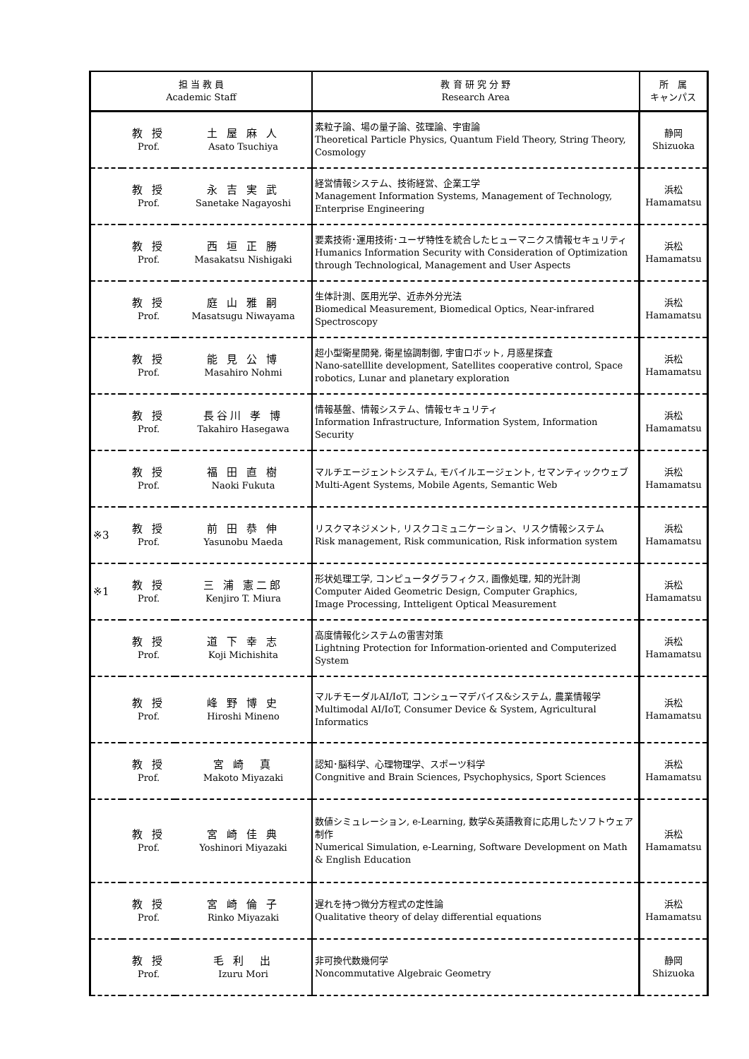| 担 当 教 員 Academic Staff | | | 教 育 研 究 分 野 Research Area | 所 属 キャンパス |
| --- | --- | --- | --- | --- |
| | 教 授 Prof. | 土 屋 麻 人 Asato Tsuchiya | 素粒子論、場の量子論、弦理論、宇宙論 Theoretical Particle Physics, Quantum Field Theory, String Theory, Cosmology | 静岡 Shizuoka |
| | 教 授 Prof. | 永 吉 実 武 Sanetake Nagayoshi | 経営情報システム、技術経営、企業工学 Management Information Systems, Management of Technology, Enterprise Engineering | 浜松 Hamamatsu |
| | 教 授 Prof. | 西 垣 正 勝 Masakatsu Nishigaki | 要素技術･運用技術･ユーザ特性を統合したヒューマニクス情報セキュリティ Humanics Information Security with Consideration of Optimization through Technological, Management and User Aspects | 浜松 Hamamatsu |
| | 教 授 Prof. | 庭 山 雅 嗣 Masatsugu Niwayama | 生体計測、医用光学、近赤外分光法 Biomedical Measurement, Biomedical Optics, Near-infrared Spectroscopy | 浜松 Hamamatsu |
| | 教 授 Prof. | 能 見 公 博 Masahiro Nohmi | 超小型衛星開発, 衛星協調制御, 宇宙ロボット, 月惑星探査 Nano-satelllite development, Satellites cooperative control, Space robotics, Lunar and planetary exploration | 浜松 Hamamatsu |
| | 教 授 Prof. | 長谷川 孝 博 Takahiro Hasegawa | 情報基盤、情報システム、情報セキュリティ Information Infrastructure, Information System, Information Security | 浜松 Hamamatsu |
| | 教 授 Prof. | 福 田 直 樹 Naoki Fukuta | マルチエージェントシステム, モバイルエージェント, セマンティックウェブ Multi-Agent Systems, Mobile Agents, Semantic Web | 浜松 Hamamatsu |
| ※3 | 教 授 Prof. | 前 田 恭 伸 Yasunobu Maeda | リスクマネジメント, リスクコミュニケーション、リスク情報システム Risk management, Risk communication, Risk information system | 浜松 Hamamatsu |
| ※1 | 教 授 Prof. | 三 浦 憲二郎 Kenjiro T. Miura | 形状処理工学, コンピュータグラフィクス, 画像処理, 知的光計測 Computer Aided Geometric Design, Computer Graphics, Image Processing, Intteligent Optical Measurement | 浜松 Hamamatsu |
| | 教 授 Prof. | 道 下 幸 志 Koji Michishita | 高度情報化システムの雷害対策 Lightning Protection for Information-oriented and Computerized System | 浜松 Hamamatsu |
| | 教 授 Prof. | 峰 野 博 史 Hiroshi Mineno | マルチモーダルAI/IoT, コンシューマデバイス&システム, 農業情報学 Multimodal AI/IoT, Consumer Device & System, Agricultural Informatics | 浜松 Hamamatsu |
| | 教 授 Prof. | 宮 崎 真 Makoto Miyazaki | 認知･脳科学、心理物理学、スポーツ科学 Congnitive and Brain Sciences, Psychophysics, Sport Sciences | 浜松 Hamamatsu |
| | 教 授 Prof. | 宮 崎 佳 典 Yoshinori Miyazaki | 数値シミュレーション, e-Learning, 数学&英語教育に応用したソフトウェア制作 Numerical Simulation, e-Learning, Software Development on Math & English Education | 浜松 Hamamatsu |
| | 教 授 Prof. | 宮 崎 倫 子 Rinko Miyazaki | 遅れを持つ微分方程式の定性論 Qualitative theory of delay differential equations | 浜松 Hamamatsu |
| | 教 授 Prof. | 毛 利 出 Izuru Mori | 非可換代数幾何学 Noncommutative Algebraic Geometry | 静岡 Shizuoka |